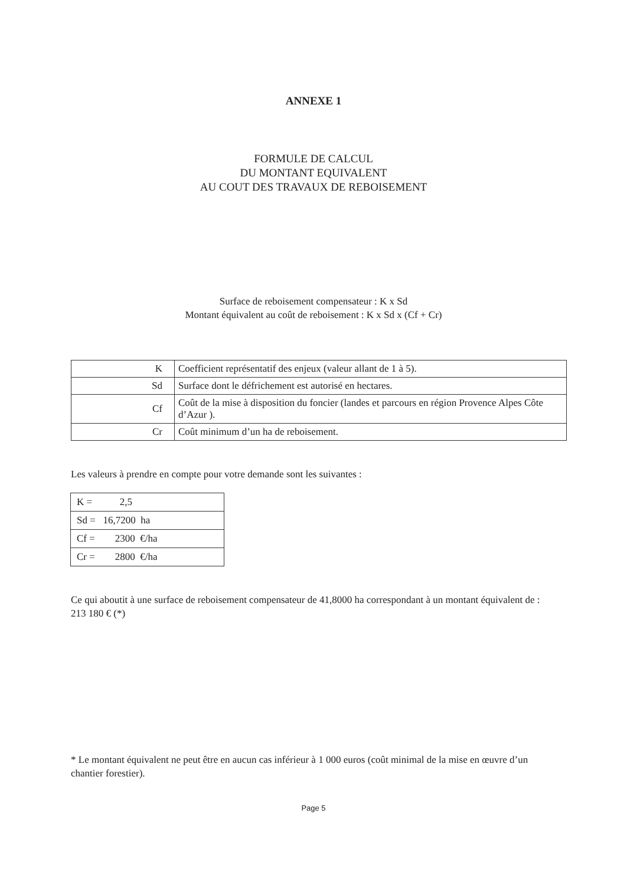ANNEXE 1
FORMULE DE CALCUL
DU MONTANT EQUIVALENT
AU COUT DES TRAVAUX DE REBOISEMENT
Surface de reboisement compensateur : K x Sd
Montant équivalent au coût de reboisement : K x Sd x (Cf + Cr)
| K | Coefficient représentatif des enjeux (valeur allant de 1 à 5). |
| Sd | Surface dont le défrichement est autorisé en hectares. |
| Cf | Coût de la mise à disposition du foncier (landes et parcours en région Provence Alpes Côte d’Azur ). |
| Cr | Coût minimum d’un ha de reboisement. |
Les valeurs à prendre en compte pour votre demande sont les suivantes :
| K = 2,5 |
| Sd = 16,7200 ha |
| Cf = 2300 €/ha |
| Cr = 2800 €/ha |
Ce qui aboutit à une surface de reboisement compensateur de 41,8000 ha correspondant à un montant équivalent de : 213 180 € (*)
* Le montant équivalent ne peut être en aucun cas inférieur à 1 000 euros (coût minimal de la mise en œuvre d’un chantier forestier).
Page 5